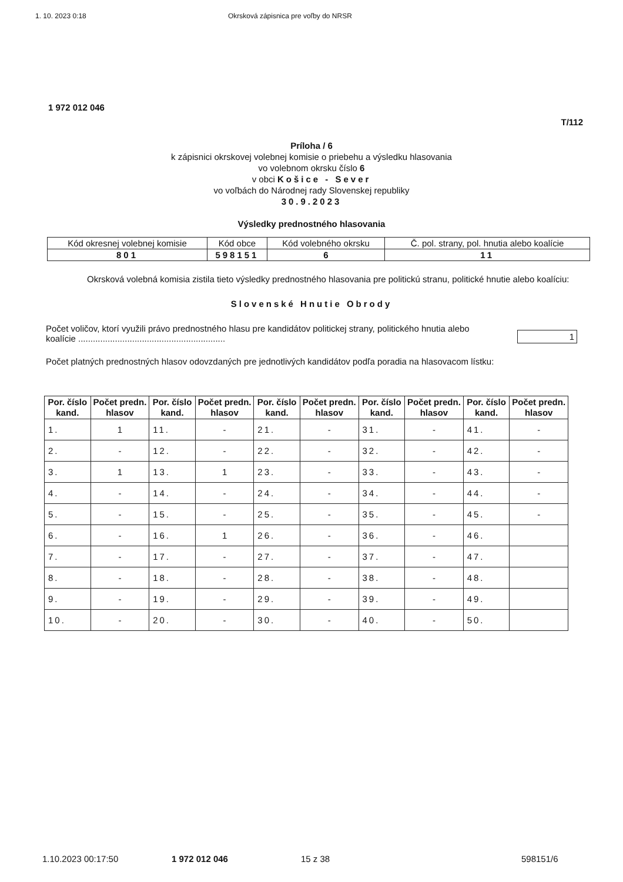1. 10. 2023 0:18 Okrsková zápisnica pre voľby do NRSR
1 972 012 046
T/112
Príloha / 6
k zápisnici okrskovej volebnej komisie o priebehu a výsledku hlasovania
vo volebnom okrsku číslo 6
v obci Košice - Sever
vo voľbách do Národnej rady Slovenskej republiky
30.9.2023
Výsledky prednostného hlasovania
| Kód okresnej volebnej komisie | Kód obce | Kód volebného okrsku | Č. pol. strany, pol. hnutia alebo koalície |
| 801 | 598151 | 6 | 11 |
Okrsková volebná komisia zistila tieto výsledky prednostného hlasovania pre politickú stranu, politické hnutie alebo koalíciu:
Slovenské Hnutie Obrody
Počet voličov, ktorí využili právo prednostného hlasu pre kandidátov politickej strany, politického hnutia alebo koalície ............................................................ 1
Počet platných prednostných hlasov odovzdaných pre jednotlivých kandidátov podľa poradia na hlasovacom lístku:
| Por. číslo kand. | Počet predn. hlasov | Por. číslo kand. | Počet predn. hlasov | Por. číslo kand. | Počet predn. hlasov | Por. číslo kand. | Počet predn. hlasov | Por. číslo kand. | Počet predn. hlasov |
| --- | --- | --- | --- | --- | --- | --- | --- | --- | --- |
| 1. | 1 | 11. | - | 21. | - | 31. | - | 41. | - |
| 2. | - | 12. | - | 22. | - | 32. | - | 42. | - |
| 3. | 1 | 13. | 1 | 23. | - | 33. | - | 43. | - |
| 4. | - | 14. | - | 24. | - | 34. | - | 44. | - |
| 5. | - | 15. | - | 25. | - | 35. | - | 45. | - |
| 6. | - | 16. | 1 | 26. | - | 36. | - | 46. | |
| 7. | - | 17. | - | 27. | - | 37. | - | 47. | |
| 8. | - | 18. | - | 28. | - | 38. | - | 48. | |
| 9. | - | 19. | - | 29. | - | 39. | - | 49. | |
| 10. | - | 20. | - | 30. | - | 40. | - | 50. | |
1.10.2023 00:17:50 1 972 012 046 15 z 38 598151/6